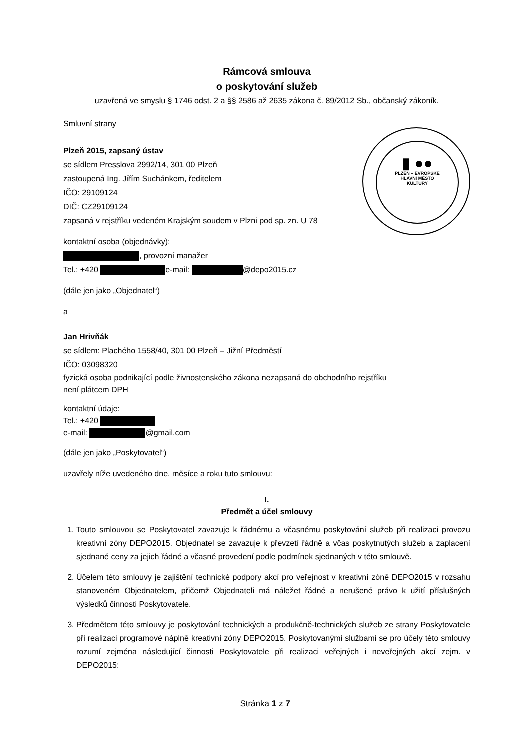▮ ●●
PLZEŇ – EVROPSKÉ
HLAVNÍ MĚSTO
KULTURY
Rámcová smlouva
o poskytování služeb
uzavřená ve smyslu § 1746 odst. 2 a §§ 2586 až 2635 zákona č. 89/2012 Sb., občanský zákoník.
Smluvní strany
Plzeň 2015, zapsaný ústav
se sídlem Presslova 2992/14, 301 00 Plzeň
zastoupená Ing. Jiřím Suchánkem, ředitelem
IČO: 29109124
DIČ: CZ29109124
zapsaná v rejstříku vedeném Krajským soudem v Plzni pod sp. zn. U 78
kontaktní osoba (objednávky):
, provozní manažer
Tel.: +420 e-mail: @depo2015.cz
(dále jen jako „Objednatel“)
a
Jan Hrivňák
se sídlem: Plachého 1558/40, 301 00 Plzeň – Jižní Předměstí
IČO: 03098320
fyzická osoba podnikající podle živnostenského zákona nezapsaná do obchodního rejstříku
není plátcem DPH
kontaktní údaje:
Tel.: +420
e-mail: @gmail.com
(dále jen jako „Poskytovatel“)
uzavřely níže uvedeného dne, měsíce a roku tuto smlouvu:
I.
Předmět a účel smlouvy
1. Touto smlouvou se Poskytovatel zavazuje k řádnému a včasnému poskytování služeb při realizaci provozu kreativní zóny DEPO2015. Objednatel se zavazuje k převzetí řádně a včas poskytnutých služeb a zaplacení sjednané ceny za jejich řádné a včasné provedení podle podmínek sjednaných v této smlouvě.
2. Účelem této smlouvy je zajištění technické podpory akcí pro veřejnost v kreativní zóně DEPO2015 v rozsahu stanoveném Objednatelem, přičemž Objednateli má náležet řádné a nerušené právo k užití příslušných výsledků činnosti Poskytovatele.
3. Předmětem této smlouvy je poskytování technických a produkčně-technických služeb ze strany Poskytovatele při realizaci programové náplně kreativní zóny DEPO2015. Poskytovanými službami se pro účely této smlouvy rozumí zejména následující činnosti Poskytovatele při realizaci veřejných i neveřejných akcí zejm. v DEPO2015:
Stránka 1 z 7